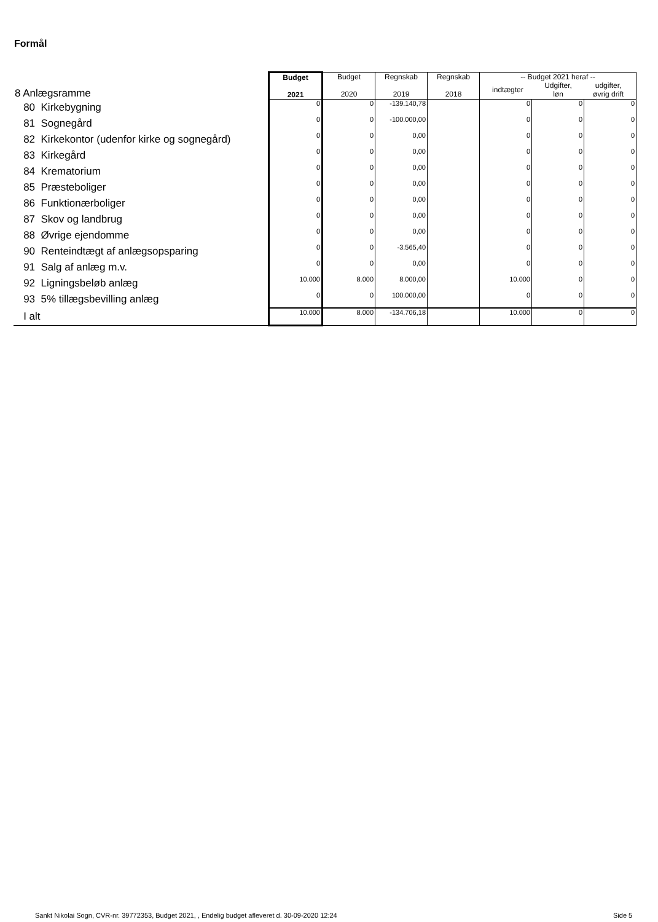Formål
| 8 Anlægsramme | Budget 2021 | Budget 2020 | Regnskab 2019 | Regnskab 2018 | -- Budget 2021 heraf -- / indtægter / Udgifter, løn / udgifter, øvrig drift / | | |
| 80 Kirkebygning | 0 | 0 | -139.140,78 | | 0 | 0 | 0 |
| 81 Sognegård | 0 | 0 | -100.000,00 | | 0 | 0 | 0 |
| 82 Kirkekontor (udenfor kirke og sognegård) | 0 | 0 | 0,00 | | 0 | 0 | 0 |
| 83 Kirkegård | 0 | 0 | 0,00 | | 0 | 0 | 0 |
| 84 Krematorium | 0 | 0 | 0,00 | | 0 | 0 | 0 |
| 85 Præsteboliger | 0 | 0 | 0,00 | | 0 | 0 | 0 |
| 86 Funktionærboliger | 0 | 0 | 0,00 | | 0 | 0 | 0 |
| 87 Skov og landbrug | 0 | 0 | 0,00 | | 0 | 0 | 0 |
| 88 Øvrige ejendomme | 0 | 0 | 0,00 | | 0 | 0 | 0 |
| 90 Renteindtægt af anlægsopsparing | 0 | 0 | -3.565,40 | | 0 | 0 | 0 |
| 91 Salg af anlæg m.v. | 0 | 0 | 0,00 | | 0 | 0 | 0 |
| 92 Ligningsbeløb anlæg | 10.000 | 8.000 | 8.000,00 | | 10.000 | 0 | 0 |
| 93 5% tillægsbevilling anlæg | 0 | 0 | 100.000,00 | | 0 | 0 | 0 |
| I alt | 10.000 | 8.000 | -134.706,18 | | 10.000 | 0 | 0 |
Sankt Nikolai Sogn, CVR-nr. 39772353, Budget 2021, , Endelig budget afleveret d. 30-09-2020 12:24
Side 5